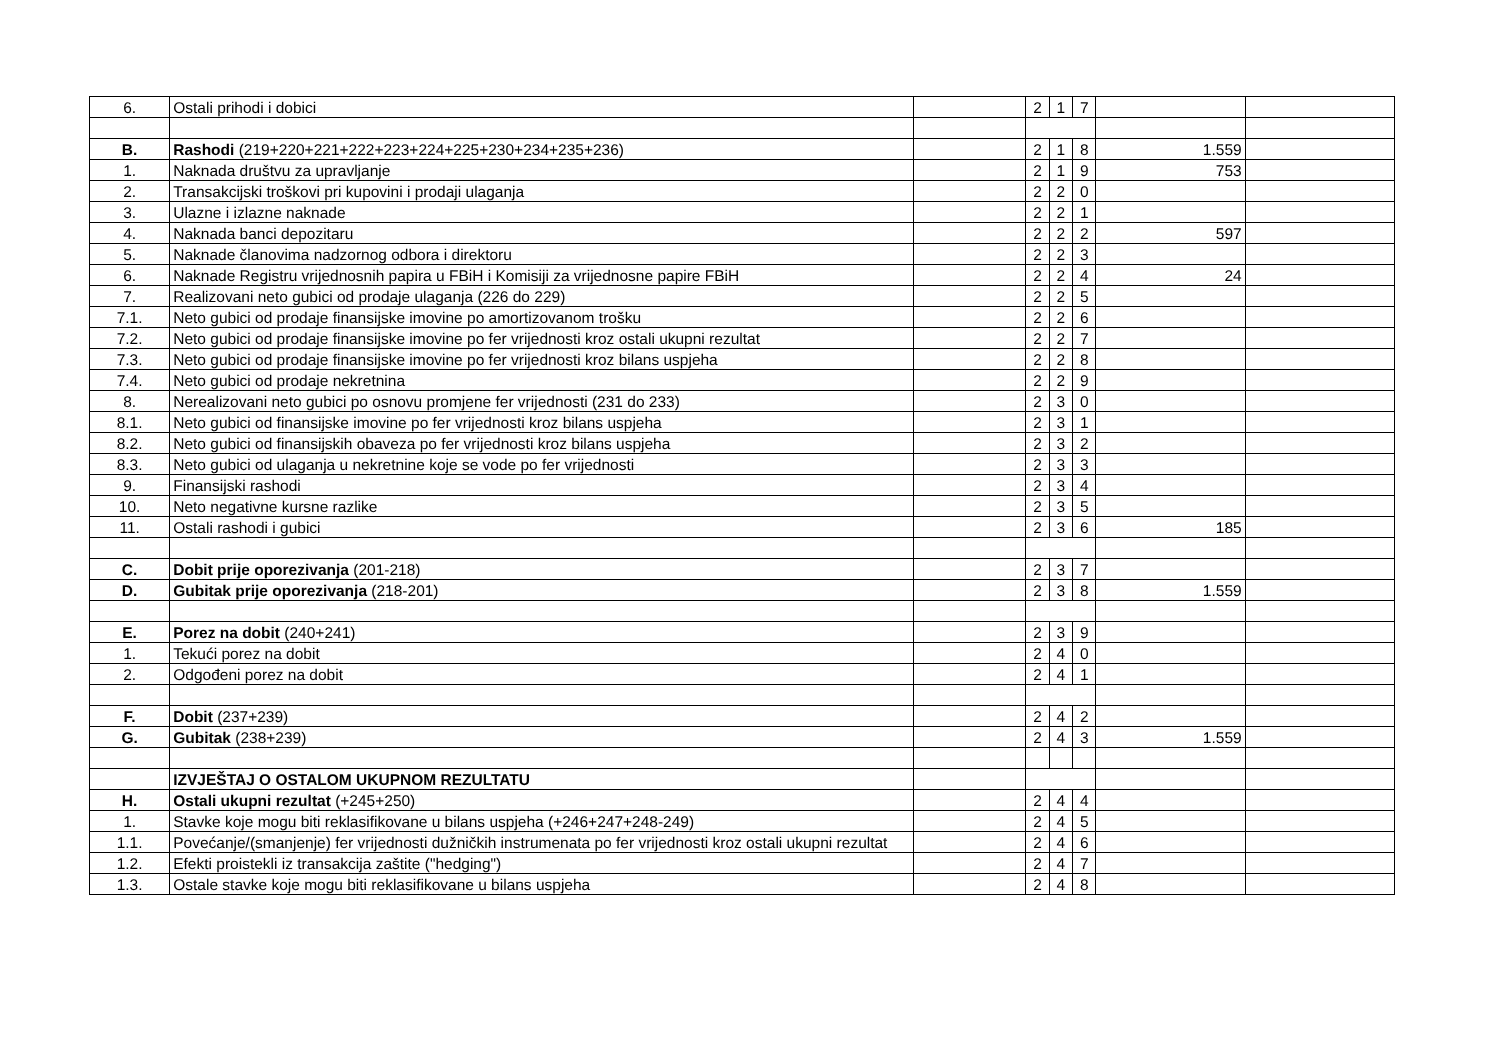| 6. | Ostali prihodi i dobici | | 2 | 1 | 7 | | |
| B. | Rashodi (219+220+221+222+223+224+225+230+234+235+236) | | 2 | 1 | 8 | 1.559 | |
| 1. | Naknada društvu za upravljanje | | 2 | 1 | 9 | 753 | |
| 2. | Transakcijski troškovi pri kupovini i prodaji ulaganja | | 2 | 2 | 0 | | |
| 3. | Ulazne i izlazne naknade | | 2 | 2 | 1 | | |
| 4. | Naknada banci depozitaru | | 2 | 2 | 2 | 597 | |
| 5. | Naknade članovima nadzornog odbora i direktoru | | 2 | 2 | 3 | | |
| 6. | Naknade Registru vrijednosnih papira u FBiH i Komisiji za vrijednosne papire FBiH | | 2 | 2 | 4 | 24 | |
| 7. | Realizovani neto gubici od prodaje ulaganja (226 do 229) | | 2 | 2 | 5 | | |
| 7.1. | Neto gubici od prodaje finansijske imovine po amortizovanom trošku | | 2 | 2 | 6 | | |
| 7.2. | Neto gubici od prodaje finansijske imovine po fer vrijednosti kroz ostali ukupni rezultat | | 2 | 2 | 7 | | |
| 7.3. | Neto gubici od prodaje finansijske imovine po fer vrijednosti kroz bilans uspjeha | | 2 | 2 | 8 | | |
| 7.4. | Neto gubici od prodaje nekretnina | | 2 | 2 | 9 | | |
| 8. | Nerealizovani neto gubici po osnovu promjene fer vrijednosti (231 do 233) | | 2 | 3 | 0 | | |
| 8.1. | Neto gubici od finansijske imovine po fer vrijednosti kroz bilans uspjeha | | 2 | 3 | 1 | | |
| 8.2. | Neto gubici od finansijskih obaveza po fer vrijednosti kroz bilans uspjeha | | 2 | 3 | 2 | | |
| 8.3. | Neto gubici od ulaganja u nekretnine koje se vode po fer vrijednosti | | 2 | 3 | 3 | | |
| 9. | Finansijski rashodi | | 2 | 3 | 4 | | |
| 10. | Neto negativne kursne razlike | | 2 | 3 | 5 | | |
| 11. | Ostali rashodi i gubici | | 2 | 3 | 6 | 185 | |
| C. | Dobit prije oporezivanja (201-218) | | 2 | 3 | 7 | | |
| D. | Gubitak prije oporezivanja (218-201) | | 2 | 3 | 8 | 1.559 | |
| E. | Porez na dobit (240+241) | | 2 | 3 | 9 | | |
| 1. | Tekući porez na dobit | | 2 | 4 | 0 | | |
| 2. | Odgođeni porez na dobit | | 2 | 4 | 1 | | |
| F. | Dobit (237+239) | | 2 | 4 | 2 | | |
| G. | Gubitak (238+239) | | 2 | 4 | 3 | 1.559 | |
| | IZVJEŠTAJ O OSTALOM UKUPNOM REZULTATU | | | | | | |
| H. | Ostali ukupni rezultat (+245+250) | | 2 | 4 | 4 | | |
| 1. | Stavke koje mogu biti reklasifikovane u bilans uspjeha (+246+247+248-249) | | 2 | 4 | 5 | | |
| 1.1. | Povećanje/(smanjenje) fer vrijednosti dužničkih instrumenata po fer vrijednosti kroz ostali ukupni rezultat | | 2 | 4 | 6 | | |
| 1.2. | Efekti proistekli iz transakcija zaštite ("hedging") | | 2 | 4 | 7 | | |
| 1.3. | Ostale stavke koje mogu biti reklasifikovane u bilans uspjeha | | 2 | 4 | 8 | | |